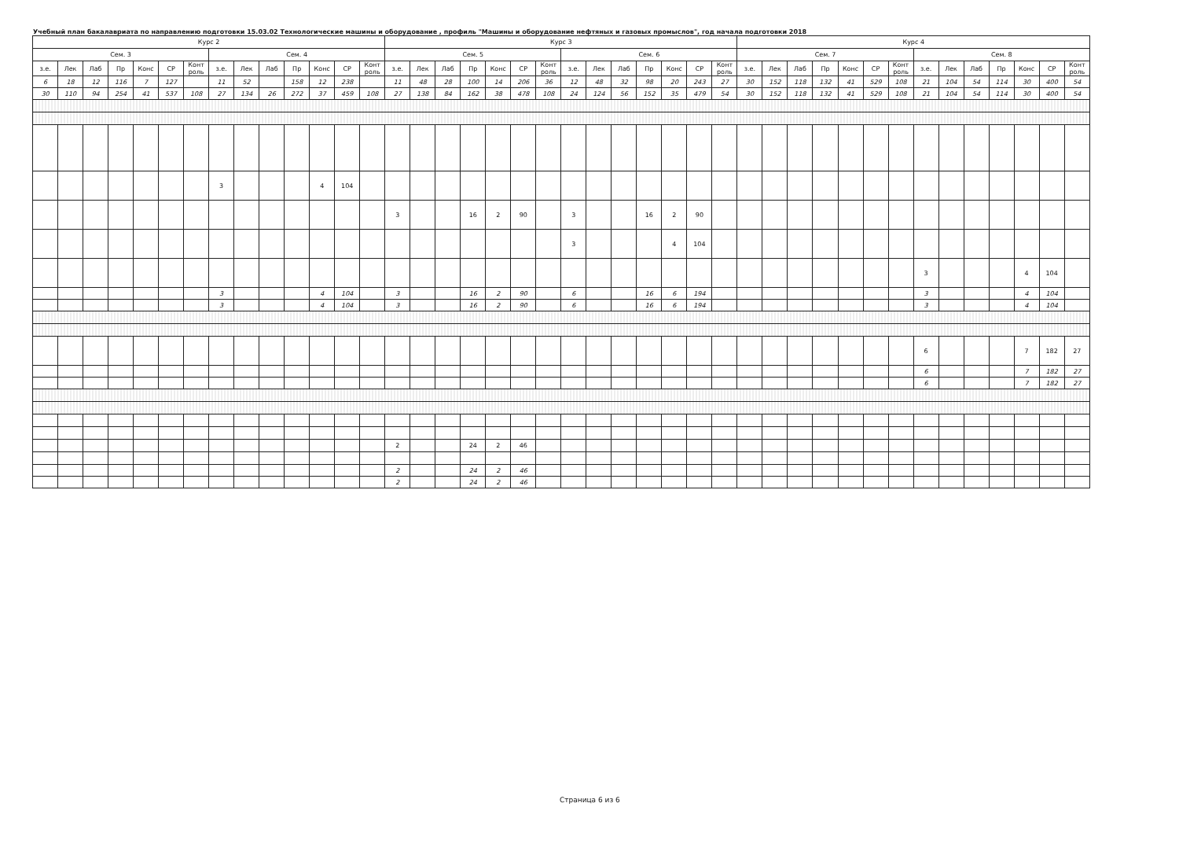Учебный план бакалавриата по направлению подготовки 15.03.02 Технологические машины и оборудование , профиль "Машины и оборудование нефтяных и газовых промыслов", год начала подготовки 2018
| Курс 2 | | | | | | | | | | | | | | Курс 3 | | | | | | | | | | | | | | Курс 4 | | | | | | | | | | | | | |
| --- | --- | --- | --- | --- | --- | --- | --- | --- | --- | --- | --- | --- | --- | --- | --- | --- | --- | --- | --- | --- | --- | --- | --- | --- | --- | --- | --- | --- | --- | --- | --- | --- | --- | --- | --- | --- | --- | --- | --- | --- | --- |
| Сем. 3 | | | | | | | Сем. 4 | | | | | | | Сем. 5 | | | | | | | Сем. 6 | | | | | | | Сем. 7 | | | | | | | Сем. 8 | | | | | | |
| з.е. | Лек | Лаб | Пр | Конс | СР | Конт роль | з.е. | Лек | Лаб | Пр | Конс | СР | Конт роль | з.е. | Лек | Лаб | Пр | Конс | СР | Конт роль | з.е. | Лек | Лаб | Пр | Конс | СР | Конт роль | з.е. | Лек | Лаб | Пр | Конс | СР | Конт роль | з.е. | Лек | Лаб | Пр | Конс | СР | Конт роль |
| 6 | 18 | 12 | 116 | 7 | 127 | | 11 | 52 | | 158 | 12 | 238 | | 11 | 48 | 28 | 100 | 14 | 206 | 36 | 12 | 48 | 32 | 98 | 20 | 243 | 27 | 30 | 152 | 118 | 132 | 41 | 529 | 108 | 21 | 104 | 54 | 114 | 30 | 400 | 54 |
| 30 | 110 | 94 | 254 | 41 | 537 | 108 | 27 | 134 | 26 | 272 | 37 | 459 | 108 | 27 | 138 | 84 | 162 | 38 | 478 | 108 | 24 | 124 | 56 | 152 | 35 | 479 | 54 | 30 | 152 | 118 | 132 | 41 | 529 | 108 | 21 | 104 | 54 | 114 | 30 | 400 | 54 |
| | | | | | | | 3 | | | | 4 | 104 | | | | | | | | | | | | | | | | | | | | | | | | | | | | | |
| | | | | | | | | | | | | | | 3 | | | 16 | 2 | 90 | | 3 | | | 16 | 2 | 90 | | | | | | | | | | | | | | | |
| | | | | | | | | | | | | | | | | | | | | | 3 | | | | 4 | 104 | | | | | | | | | | | | | | | |
| | | | | | | | | | | | | | | | | | | | | | | | | | | | | | | | | | | | 3 | | | | 4 | 104 | |
| | | | | | | | 3 | | | | 4 | 104 | | 3 | | | 16 | 2 | 90 | | 6 | | | 16 | 6 | 194 | | | | | | | | | 3 | | | | 4 | 104 | |
| | | | | | | | 3 | | | | 4 | 104 | | 3 | | | 16 | 2 | 90 | | 6 | | | 16 | 6 | 194 | | | | | | | | | 3 | | | | 4 | 104 | |
| | | | | | | | | | | | | | | | | | | | | | | | | | | | | | | | | | | | 6 | | | | 7 | 182 | 27 |
| | | | | | | | | | | | | | | | | | | | | | | | | | | | | | | | | | | | 6 | | | | 7 | 182 | 27 |
| | | | | | | | | | | | | | | | | | | | | | | | | | | | | | | | | | | | 6 | | | | 7 | 182 | 27 |
| | | | | | | | | | | | | | | 2 | | | 24 | 2 | 46 | | | | | | | | | | | | | | | | | | | | | | |
| | | | | | | | | | | | | | | 2 | | | 24 | 2 | 46 | | | | | | | | | | | | | | | | | | | | | | |
| | | | | | | | | | | | | | | 2 | | | 24 | 2 | 46 | | | | | | | | | | | | | | | | | | | | | | |
Страница 6 из 6